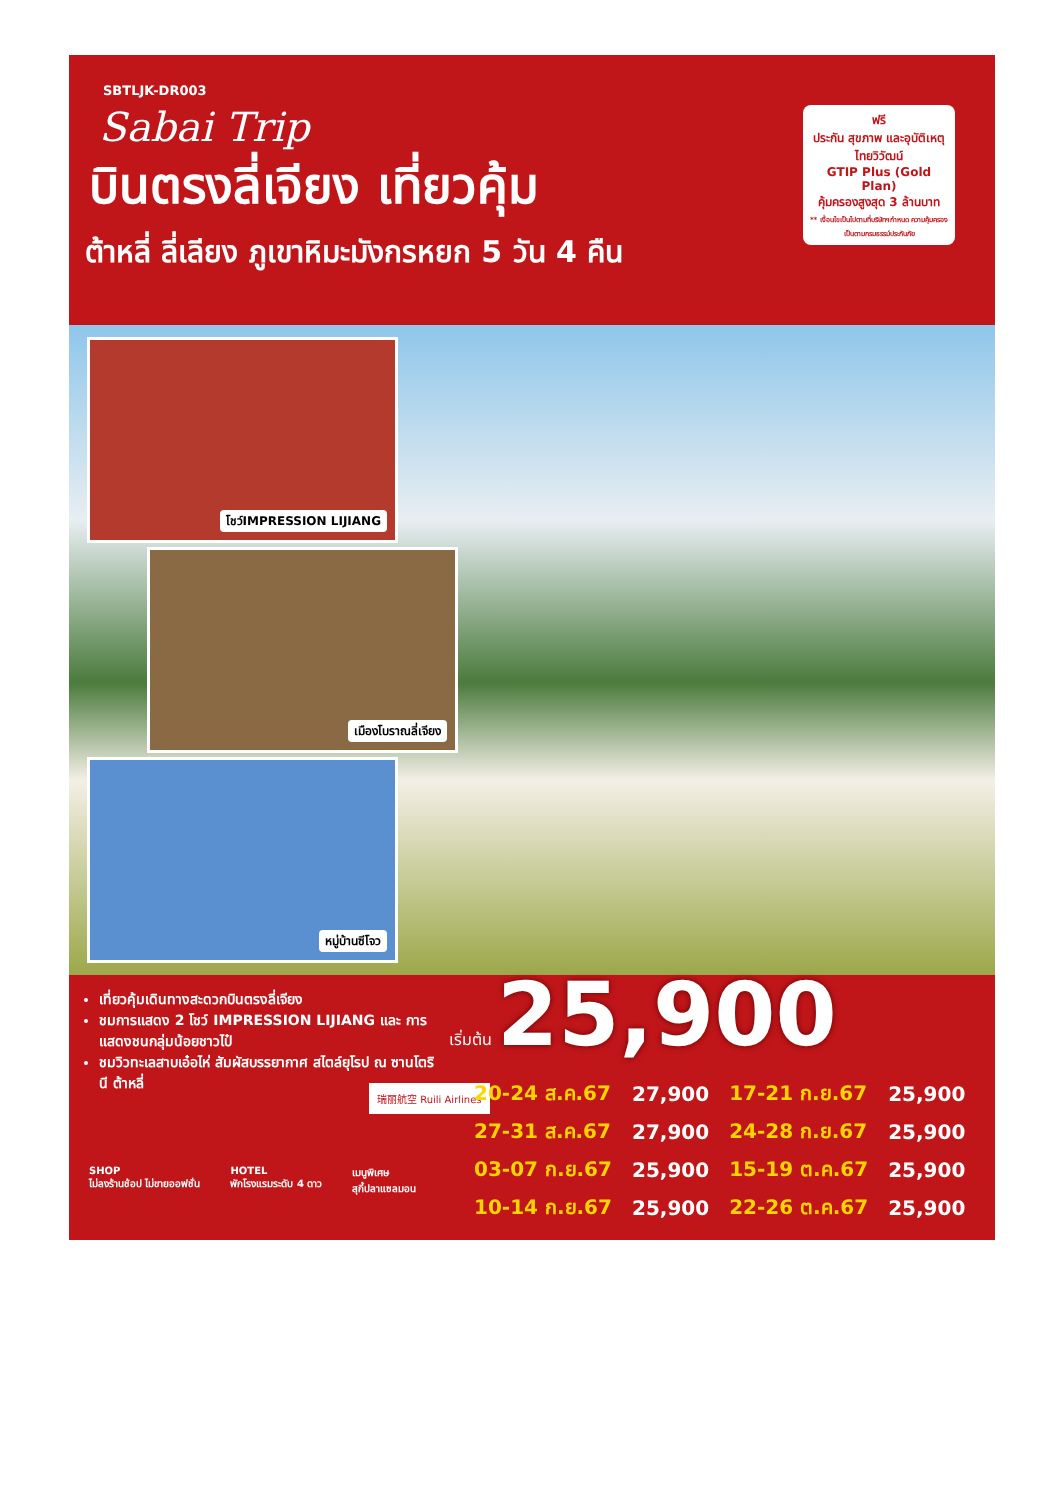SBTLJK-DR003
Sabai Trip
บินตรงลี่เจียง เที่ยวคุ้ม
ต้าหลี่ ลี่เลียง ภูเขาหิมะมังกรหยก 5 วัน 4 คืน
ฟรี
ประกัน สุขภาพ และอุบัติเหตุ
ไทยวิวัฒน์
GTIP Plus (Gold Plan)
คุ้มครองสูงสุด 3 ล้านบาท
** เงื่อนไขเป็นไปตามที่บริษัทฯกำหนด ความคุ้มครองเป็นตามกรมธรรม์ประกันภัย
โชว์IMPRESSION LIJIANG
เมืองโบราณลี่เจียง
หมู่บ้านซีโจว
เที่ยวคุ้มเดินทางสะดวกบินตรงลี่เจียง
ชมการแสดง 2 โชว์ IMPRESSION LIJIANG และ การแสดงชนกลุ่มน้อยชาวไป๋
ชมวิวทะเลสาบเอ๋อไห่ สัมผัสบรรยากาศ สไตล์ยุโรป ณ ซานโตรินี ต้าหลี่
เริ่มต้น 25,900
瑞丽航空 Ruili Airlines
| 20-24 ส.ค.67 | 27,900 | 17-21 ก.ย.67 | 25,900 |
| 27-31 ส.ค.67 | 27,900 | 24-28 ก.ย.67 | 25,900 |
| 03-07 ก.ย.67 | 25,900 | 15-19 ต.ค.67 | 25,900 |
| 10-14 ก.ย.67 | 25,900 | 22-26 ต.ค.67 | 25,900 |
SHOP
ไม่ลงร้านช้อป ไม่ขายออฟชั่น
HOTEL
พักโรงแรมระดับ 4 ดาว
เมนูพิเศษ
สุกี้ปลาแซลมอน